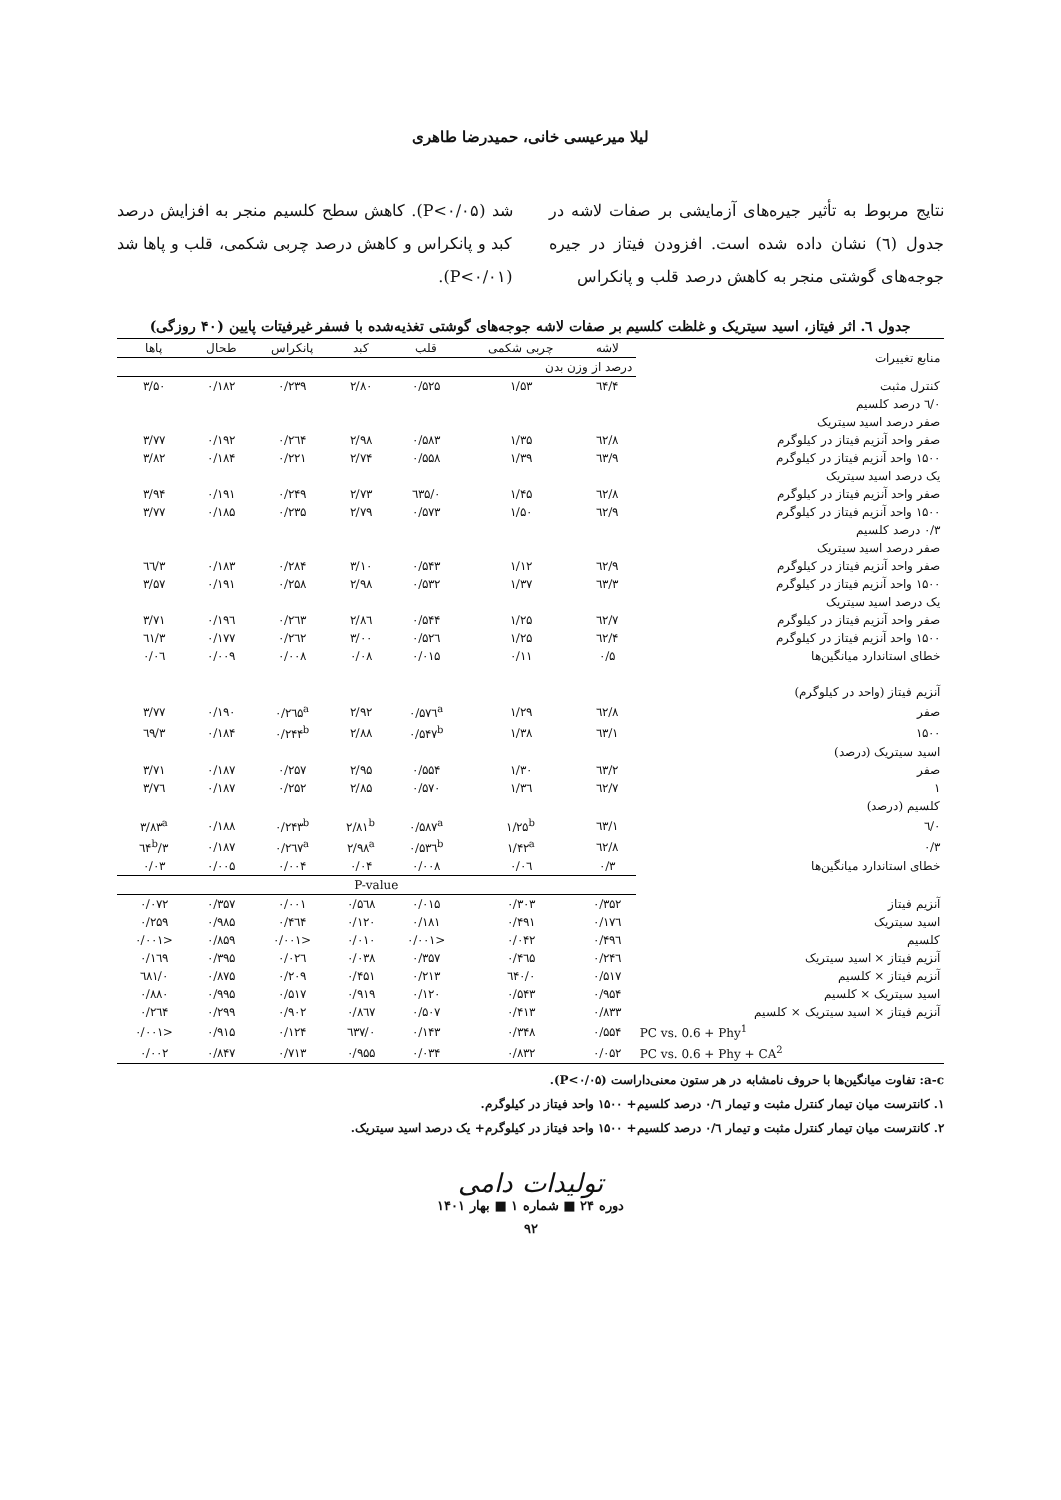لیلا میرعیسی خانی، حمیدرضا طاهری
نتایج مربوط به تأثیر جیره‌های آزمایشی بر صفات لاشه در جدول (٦) نشان داده شده است. افزودن فیتاز در جیره جوجه‌های گوشتی منجر به کاهش درصد قلب و پانکراس
شد (P<۰/۰۵). کاهش سطح کلسیم منجر به افزایش درصد کبد و پانکراس و کاهش درصد چربی شکمی، قلب و پاها شد (P<۰/۰۱).
جدول ٦. اثر فیتاز، اسید سیتریک و غلظت کلسیم بر صفات لاشه جوجه‌های گوشتی تغذیه‌شده با فسفر غیرفیتات پایین (۴۰ روزگی)
| منابع تغییرات | لاشه | چربی شکمی | قلب | کبد | پانکراس | طحال | پاها |
| --- | --- | --- | --- | --- | --- | --- | --- |
| | درصد از وزن بدن | | | | | | |
| کنترل مثبت | ٦۴/۴ | ۱/۵۳ | ۰/۵۲۵ | ۲/۸۰ | ۰/۲۳۹ | ۰/۱۸۲ | ۳/۵۰ |
| ۰/٦ درصد کلسیم | | | | | | | |
| صفر درصد اسید سیتریک | | | | | | | |
| صفر واحد آنزیم فیتاز در کیلوگرم | ٦۲/۸ | ۱/۳۵ | ۰/۵۸۳ | ۲/۹۸ | ۰/۲٦۴ | ۰/۱۹۲ | ۳/۷۷ |
| ۱۵۰۰ واحد آنزیم فیتاز در کیلوگرم | ٦۳/۹ | ۱/۳۹ | ۰/۵۵۸ | ۲/۷۴ | ۰/۲۲۱ | ۰/۱۸۴ | ۳/۸۲ |
| یک درصد اسید سیتریک | | | | | | | |
| صفر واحد آنزیم فیتاز در کیلوگرم | ٦۲/۸ | ۱/۴۵ | ۰/٦۳۵ | ۲/۷۳ | ۰/۲۴۹ | ۰/۱۹۱ | ۳/۹۴ |
| ۱۵۰۰ واحد آنزیم فیتاز در کیلوگرم | ٦۲/۹ | ۱/۵۰ | ۰/۵۷۳ | ۲/۷۹ | ۰/۲۳۵ | ۰/۱۸۵ | ۳/۷۷ |
| ۰/۳ درصد کلسیم | | | | | | | |
| صفر درصد اسید سیتریک | | | | | | | |
| صفر واحد آنزیم فیتاز در کیلوگرم | ٦۲/۹ | ۱/۱۲ | ۰/۵۴۳ | ۳/۱۰ | ۰/۲۸۴ | ۰/۱۸۳ | ۳/٦٦ |
| ۱۵۰۰ واحد آنزیم فیتاز در کیلوگرم | ٦۳/۳ | ۱/۳۷ | ۰/۵۳۲ | ۲/۹۸ | ۰/۲۵۸ | ۰/۱۹۱ | ۳/۵۷ |
| یک درصد اسید سیتریک | | | | | | | |
| صفر واحد آنزیم فیتاز در کیلوگرم | ٦۲/۷ | ۱/۲۵ | ۰/۵۴۴ | ۲/۸٦ | ۰/۲٦۳ | ۰/۱۹٦ | ۳/۷۱ |
| ۱۵۰۰ واحد آنزیم فیتاز در کیلوگرم | ٦۲/۴ | ۱/۲۵ | ۰/۵۲٦ | ۳/۰۰ | ۰/۲٦۲ | ۰/۱۷۷ | ۳/٦۱ |
| خطای استاندارد میانگین‌ها | ۰/۵ | ۰/۱۱ | ۰/۰۱۵ | ۰/۰۸ | ۰/۰۰۸ | ۰/۰۰۹ | ۰/۰٦ |
| آنزیم فیتاز (واحد در کیلوگرم) | | | | | | | |
| صفر | ٦۲/۸ | ۱/۲۹ | ۰/۵۷٦<sup>a</sup> | ۲/۹۲ | ۰/۲٦۵<sup>a</sup> | ۰/۱۹۰ | ۳/۷۷ |
| ۱۵۰۰ | ٦۳/۱ | ۱/۳۸ | ۰/۵۴۷<sup>b</sup> | ۲/۸۸ | ۰/۲۴۴<sup>b</sup> | ۰/۱۸۴ | ۳/٦۹ |
| اسید سیتریک (درصد) | | | | | | | |
| صفر | ٦۳/۲ | ۱/۳۰ | ۰/۵۵۴ | ۲/۹۵ | ۰/۲۵۷ | ۰/۱۸۷ | ۳/۷۱ |
| ۱ | ٦۲/۷ | ۱/۳٦ | ۰/۵۷۰ | ۲/۸۵ | ۰/۲۵۲ | ۰/۱۸۷ | ۳/۷٦ |
| کلسیم (درصد) | | | | | | | |
| ۰/٦ | ٦۳/۱ | ۱/۲۵<sup>b</sup> | ۰/۵۸۷<sup>a</sup> | ۲/۸۱<sup>b</sup> | ۰/۲۴۳<sup>b</sup> | ۰/۱۸۸ | ۳/۸۳<sup>a</sup> |
| ۰/۳ | ٦۲/۸ | ۱/۴۲<sup>a</sup> | ۰/۵۳٦<sup>b</sup> | ۲/۹۸<sup>a</sup> | ۰/۲٦۷<sup>a</sup> | ۰/۱۸۷ | ۳/٦۴<sup>b</sup> |
| خطای استاندارد میانگین‌ها | ۰/۳ | ۰/۰٦ | ۰/۰۰۸ | ۰/۰۴ | ۰/۰۰۴ | ۰/۰۰۵ | ۰/۰۳ |
| | P-value | | | | | | |
| آنزیم فیتاز | ۰/۳۵۲ | ۰/۳۰۳ | ۰/۰۱۵ | ۰/۵٦۸ | ۰/۰۰۱ | ۰/۳۵۷ | ۰/۰۷۲ |
| اسید سیتریک | ۰/۱۷٦ | ۰/۴۹۱ | ۰/۱۸۱ | ۰/۱۲۰ | ۰/۴٦۴ | ۰/۹۸۵ | ۰/۲۵۹ |
| کلسیم | ۰/۴۹٦ | ۰/۰۴۲ | <۰/۰۰۱ | ۰/۰۱۰ | <۰/۰۰۱ | ۰/۸۵۹ | <۰/۰۰۱ |
| آنزیم فیتاز × اسید سیتریک | ۰/۲۴٦ | ۰/۴٦۵ | ۰/۳۵۷ | ۰/۰۳۸ | ۰/۰۲٦ | ۰/۳۹۵ | ۰/۱٦۹ |
| آنزیم فیتاز × کلسیم | ۰/۵۱۷ | ۰/٦۴۰ | ۰/۲۱۳ | ۰/۴۵۱ | ۰/۲۰۹ | ۰/۸۷۵ | ۰/٦۸۱ |
| اسید سیتریک × کلسیم | ۰/۹۵۴ | ۰/۵۴۳ | ۰/۱۲۰ | ۰/۹۱۹ | ۰/۵۱۷ | ۰/۹۹۵ | ۰/۸۸۰ |
| آنزیم فیتاز × اسید سیتریک × کلسیم | ۰/۸۳۳ | ۰/۴۱۳ | ۰/۵۰۷ | ۰/۸٦۷ | ۰/۹۰۲ | ۰/۲۹۹ | ۰/۲٦۴ |
| PC vs. 0.6 + Phy<sup>1</sup> | ۰/۵۵۴ | ۰/۳۴۸ | ۰/۱۴۳ | ۰/٦۳۷ | ۰/۱۲۴ | ۰/۹۱۵ | <۰/۰۰۱ |
| PC vs. 0.6 + Phy + CA<sup>2</sup> | ۰/۰۵۲ | ۰/۸۳۲ | ۰/۰۳۴ | ۰/۹۵۵ | ۰/۷۱۳ | ۰/۸۴۷ | ۰/۰۰۲ |
a-c: تفاوت میانگین‌ها با حروف نامشابه در هر ستون معنی‌داراست (P<۰/۰۵).
۱. کانترست میان تیمار کنترل مثبت و تیمار ۰/٦ درصد کلسیم+ ۱۵۰۰ واحد فیتاز در کیلوگرم.
۲. کانترست میان تیمار کنترل مثبت و تیمار ۰/٦ درصد کلسیم+ ۱۵۰۰ واحد فیتاز در کیلوگرم+ یک درصد اسید سیتریک.
تولیدات دامی
دوره ۲۴ ■ شماره ۱ ■ بهار ۱۴۰۱
۹۲